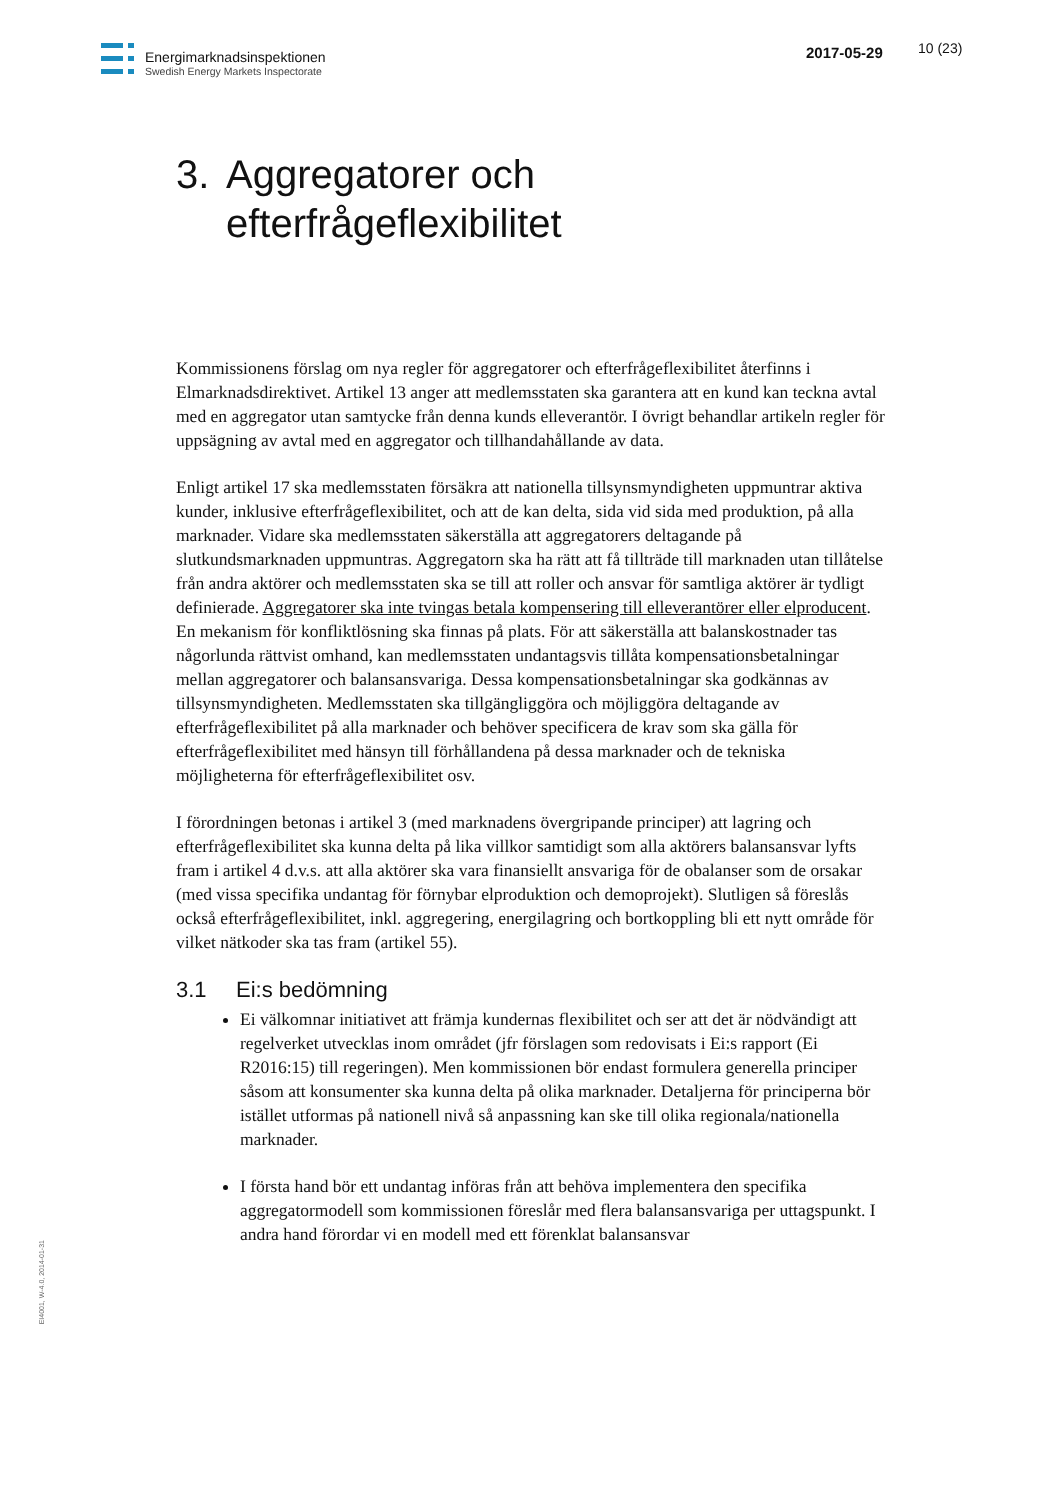Energimarknadsinspektionen
Swedish Energy Markets Inspectorate
2017-05-29 10 (23)
3. Aggregatorer och
efterfrågeflexibilitet
Kommissionens förslag om nya regler för aggregatorer och efterfrågeflexibilitet återfinns i Elmarknadsdirektivet. Artikel 13 anger att medlemsstaten ska garantera att en kund kan teckna avtal med en aggregator utan samtycke från denna kunds elleverantör. I övrigt behandlar artikeln regler för uppsägning av avtal med en aggregator och tillhandahållande av data.
Enligt artikel 17 ska medlemsstaten försäkra att nationella tillsynsmyndigheten uppmuntrar aktiva kunder, inklusive efterfrågeflexibilitet, och att de kan delta, sida vid sida med produktion, på alla marknader. Vidare ska medlemsstaten säkerställa att aggregatorers deltagande på slutkundsmarknaden uppmuntras. Aggregatorn ska ha rätt att få tillträde till marknaden utan tillåtelse från andra aktörer och medlemsstaten ska se till att roller och ansvar för samtliga aktörer är tydligt definierade. Aggregatorer ska inte tvingas betala kompensering till elleverantörer eller elproducent. En mekanism för konfliktlösning ska finnas på plats. För att säkerställa att balanskostnader tas någorlunda rättvist omhand, kan medlemsstaten undantagsvis tillåta kompensationsbetalningar mellan aggregatorer och balansansvariga. Dessa kompensationsbetalningar ska godkännas av tillsynsmyndigheten. Medlemsstaten ska tillgängliggöra och möjliggöra deltagande av efterfrågeflexibilitet på alla marknader och behöver specificera de krav som ska gälla för efterfrågeflexibilitet med hänsyn till förhållandena på dessa marknader och de tekniska möjligheterna för efterfrågeflexibilitet osv.
I förordningen betonas i artikel 3 (med marknadens övergripande principer) att lagring och efterfrågeflexibilitet ska kunna delta på lika villkor samtidigt som alla aktörers balansansvar lyfts fram i artikel 4 d.v.s. att alla aktörer ska vara finansiellt ansvariga för de obalanser som de orsakar (med vissa specifika undantag för förnybar elproduktion och demoprojekt). Slutligen så föreslås också efterfrågeflexibilitet, inkl. aggregering, energilagring och bortkoppling bli ett nytt område för vilket nätkoder ska tas fram (artikel 55).
3.1 Ei:s bedömning
Ei välkomnar initiativet att främja kundernas flexibilitet och ser att det är nödvändigt att regelverket utvecklas inom området (jfr förslagen som redovisats i Ei:s rapport (Ei R2016:15) till regeringen). Men kommissionen bör endast formulera generella principer såsom att konsumenter ska kunna delta på olika marknader. Detaljerna för principerna bör istället utformas på nationell nivå så anpassning kan ske till olika regionala/nationella marknader.
I första hand bör ett undantag införas från att behöva implementera den specifika aggregatormodell som kommissionen föreslår med flera balansansvariga per uttagspunkt. I andra hand förordar vi en modell med ett förenklat balansansvar
EI4001, W-4.0, 2014-01-31